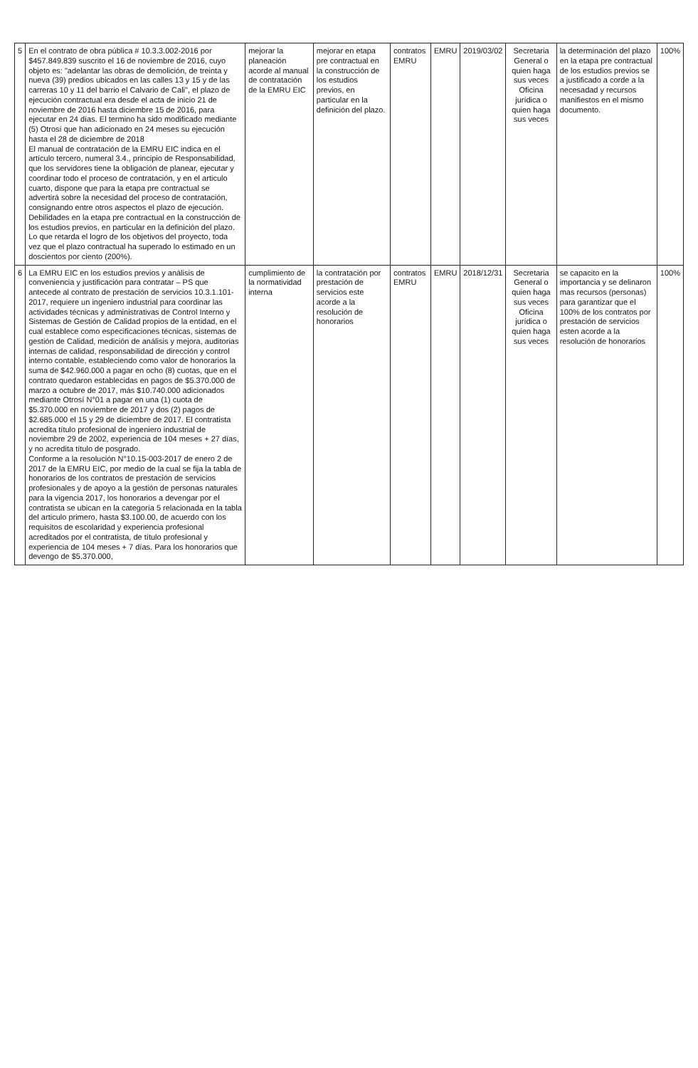| 5 | En el contrato de obra pública # 10.3.3.002-2016 por $457.849.839 suscrito el 16 de noviembre de 2016, cuyo objeto es: "adelantar las obras de demolición, de treinta y nueva (39) predios ubicados en las calles 13 y 15 y de las carreras 10 y 11 del barrio el Calvario de Cali", el plazo de ejecución contractual era desde el acta de inicio 21 de noviembre de 2016 hasta diciembre 15 de 2016, para ejecutar en 24 días. El termino ha sido modificado mediante (5) Otrosí que han adicionado en 24 meses su ejecución hasta el 28 de diciembre de 2018 El manual de contratación de la EMRU EIC indica en el artículo tercero, numeral 3.4., principio de Responsabilidad, que los servidores tiene la obligación de planear, ejecutar y coordinar todo el proceso de contratación, y en el articulo cuarto, dispone que para la etapa pre contractual se advertirá sobre la necesidad del proceso de contratación, consignando entre otros aspectos el plazo de ejecución. Debilidades en la etapa pre contractual en la construcción de los estudios previos, en particular en la definición del plazo. Lo que retarda el logro de los objetivos del proyecto, toda vez que el plazo contractual ha superado lo estimado en un doscientos por ciento (200%). | mejorar la planeación acorde al manual de contratación de la EMRU EIC | mejorar en etapa pre contractual en la construcción de los estudios previos, en particular en la definición del plazo. | contratos EMRU | EMRU | 2019/03/02 | Secretaria General o quien haga sus veces Oficina jurídica o quien haga sus veces | la determinación del plazo en la etapa pre contractual de los estudios previos se a justificado a corde a la necesadad y recursos manifiestos en el mismo documento. | 100% |
| 6 | La EMRU EIC en los estudios previos y análisis de conveniencia y justificación para contratar – PS que antecede al contrato de prestación de servicios 10.3.1.101-2017, requiere un ingeniero industrial para coordinar las actividades técnicas y administrativas de Control Interno y Sistemas de Gestión de Calidad propios de la entidad, en el cual establece como especificaciones técnicas, sistemas de gestión de Calidad, medición de análisis y mejora, auditorias internas de calidad, responsabilidad de dirección y control interno contable, estableciendo como valor de honorarios la suma de $42.960.000 a pagar en ocho (8) cuotas, que en el contrato quedaron establecidas en pagos de $5.370.000 de marzo a octubre de 2017, más $10.740.000 adicionados mediante Otrosí N°01 a pagar en una (1) cuota de $5.370.000 en noviembre de 2017 y dos (2) pagos de $2.685.000 el 15 y 29 de diciembre de 2017. El contratista acredita título profesional de ingeniero industrial de noviembre 29 de 2002, experiencia de 104 meses + 27 días, y no acredita título de posgrado. Conforme a la resolución N°10.15-003-2017 de enero 2 de 2017 de la EMRU EIC, por medio de la cual se fija la tabla de honorarios de los contratos de prestación de servicios profesionales y de apoyo a la gestión de personas naturales para la vigencia 2017, los honorarios a devengar por el contratista se ubican en la categoría 5 relacionada en la tabla del articulo primero, hasta $3.100.00, de acuerdo con los requisitos de escolaridad y experiencia profesional acreditados por el contratista, de título profesional y experiencia de 104 meses + 7 días. Para los honorarios que devengo de $5.370.000, | cumplimiento de la normatividad interna | la contratación por prestación de servicios este acorde a la resolución de honorarios | contratos EMRU | EMRU | 2018/12/31 | Secretaria General o quien haga sus veces Oficina jurídica o quien haga sus veces | se capacito en la importancia y se delinaron mas recursos (personas) para garantizar que el 100% de los contratos por prestación de servicios esten acorde a la resolución de honorarios | 100% |